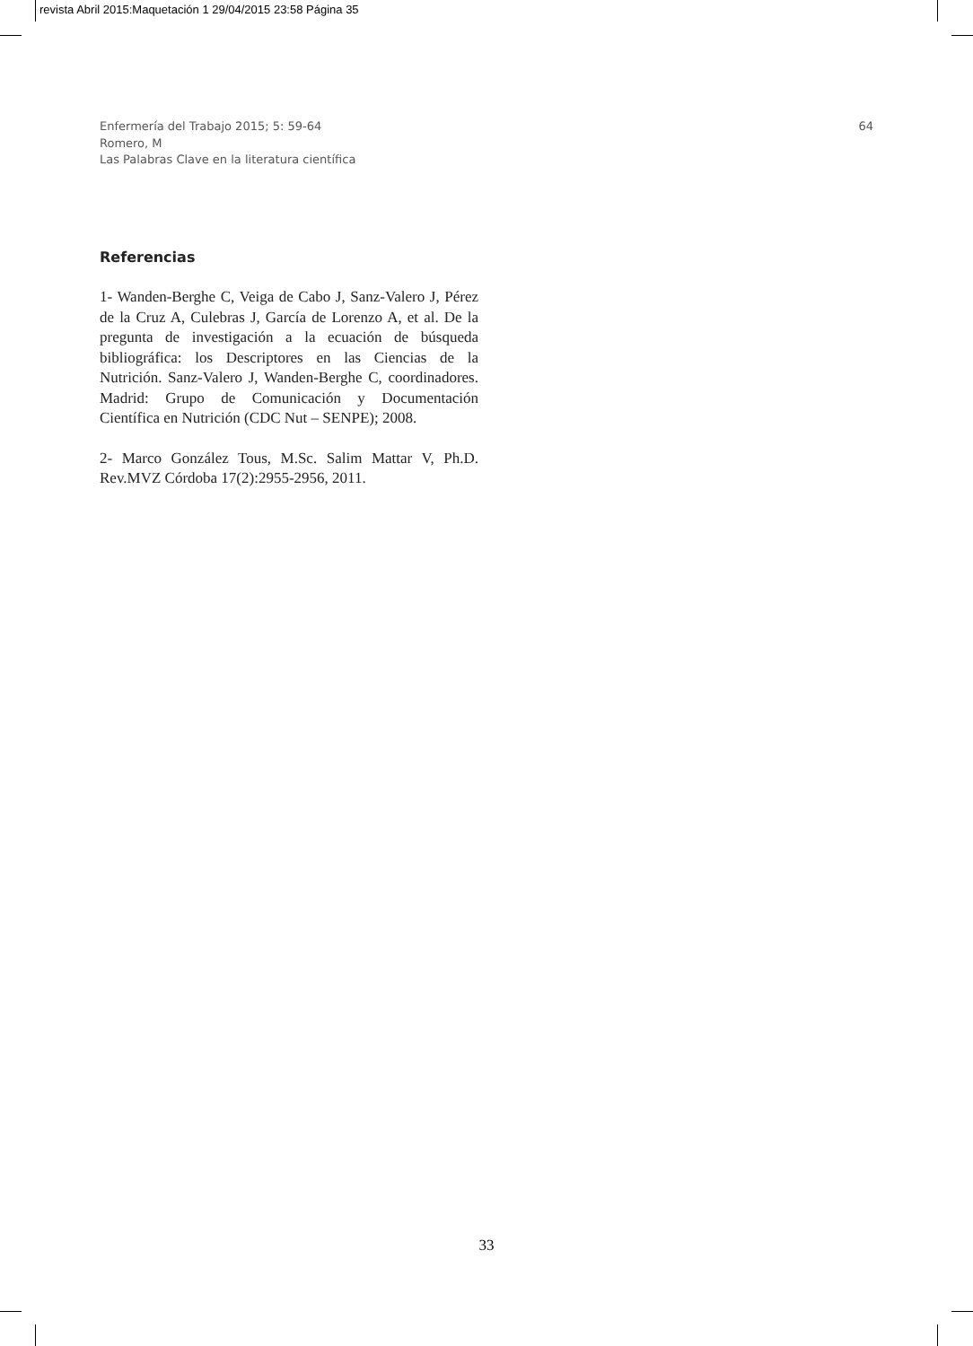revista Abril 2015:Maquetación 1 29/04/2015 23:58 Página 35
Enfermería del Trabajo 2015; 5: 59-64
Romero, M
Las Palabras Clave en la literatura científica
64
Referencias
1- Wanden-Berghe C, Veiga de Cabo J, Sanz-Valero J, Pérez de la Cruz A, Culebras J, García de Lorenzo A, et al. De la pregunta de investigación a la ecuación de búsqueda bibliográfica: los Descriptores en las Ciencias de la Nutrición. Sanz-Valero J, Wanden-Berghe C, coordinadores. Madrid: Grupo de Comunicación y Documentación Científica en Nutrición (CDC Nut – SENPE); 2008.
2- Marco González Tous, M.Sc. Salim Mattar V, Ph.D. Rev.MVZ Córdoba 17(2):2955-2956, 2011.
33